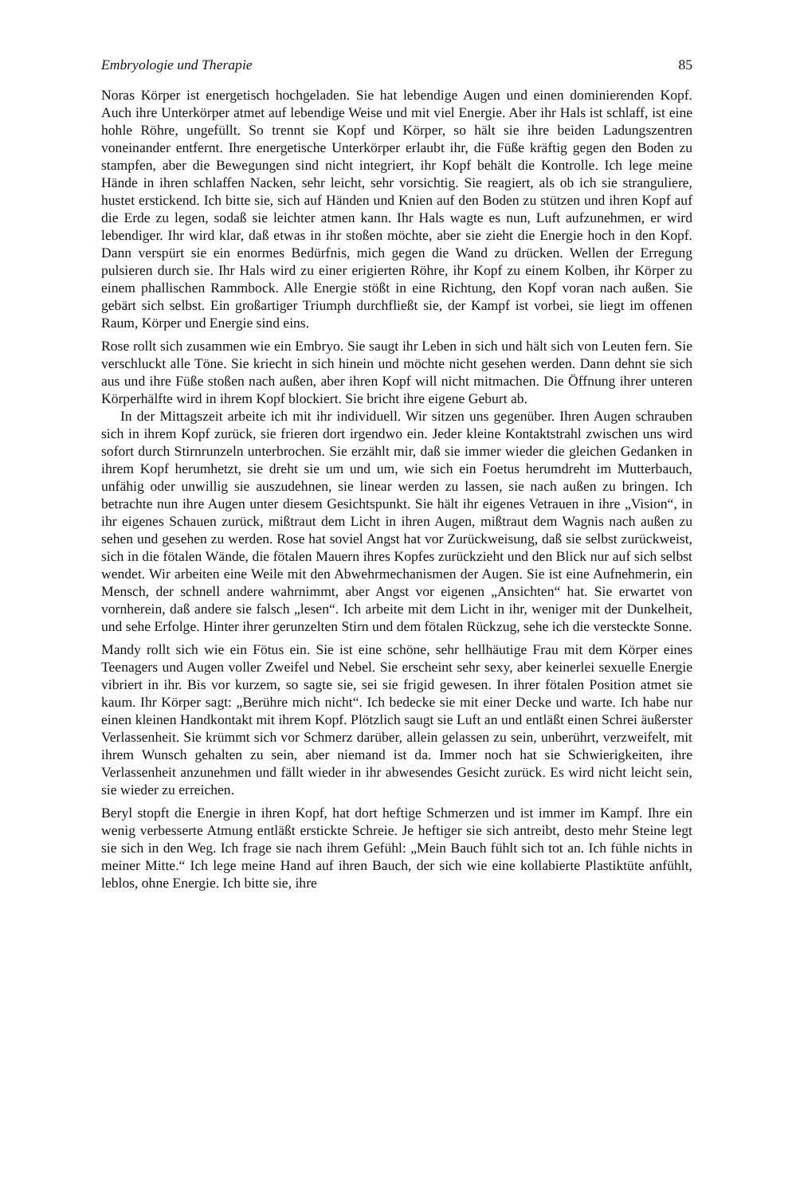Embryologie und Therapie 85
Noras Körper ist energetisch hochgeladen. Sie hat lebendige Augen und einen dominierenden Kopf. Auch ihre Unterkörper atmet auf lebendige Weise und mit viel Energie. Aber ihr Hals ist schlaff, ist eine hohle Röhre, ungefüllt. So trennt sie Kopf und Körper, so hält sie ihre beiden Ladungszentren voneinander entfernt. Ihre energetische Unterkörper erlaubt ihr, die Füße kräftig gegen den Boden zu stampfen, aber die Bewegungen sind nicht integriert, ihr Kopf behält die Kontrolle. Ich lege meine Hände in ihren schlaffen Nacken, sehr leicht, sehr vorsichtig. Sie reagiert, als ob ich sie stranguliere, hustet erstickend. Ich bitte sie, sich auf Händen und Knien auf den Boden zu stützen und ihren Kopf auf die Erde zu legen, sodaß sie leichter atmen kann. Ihr Hals wagte es nun, Luft aufzunehmen, er wird lebendiger. Ihr wird klar, daß etwas in ihr stoßen möchte, aber sie zieht die Energie hoch in den Kopf. Dann verspürt sie ein enormes Bedürfnis, mich gegen die Wand zu drücken. Wellen der Erregung pulsieren durch sie. Ihr Hals wird zu einer erigierten Röhre, ihr Kopf zu einem Kolben, ihr Körper zu einem phallischen Rammbock. Alle Energie stößt in eine Richtung, den Kopf voran nach außen. Sie gebärt sich selbst. Ein großartiger Triumph durchfließt sie, der Kampf ist vorbei, sie liegt im offenen Raum, Körper und Energie sind eins.
Rose rollt sich zusammen wie ein Embryo. Sie saugt ihr Leben in sich und hält sich von Leuten fern. Sie verschluckt alle Töne. Sie kriecht in sich hinein und möchte nicht gesehen werden. Dann dehnt sie sich aus und ihre Füße stoßen nach außen, aber ihren Kopf will nicht mitmachen. Die Öffnung ihrer unteren Körperhälfte wird in ihrem Kopf blockiert. Sie bricht ihre eigene Geburt ab.
In der Mittagszeit arbeite ich mit ihr individuell. Wir sitzen uns gegenüber. Ihren Augen schrauben sich in ihrem Kopf zurück, sie frieren dort irgendwo ein. Jeder kleine Kontaktstrahl zwischen uns wird sofort durch Stirnrunzeln unterbrochen. Sie erzählt mir, daß sie immer wieder die gleichen Gedanken in ihrem Kopf herumhetzt, sie dreht sie um und um, wie sich ein Foetus herumdreht im Mutterbauch, unfähig oder unwillig sie auszudehnen, sie linear werden zu lassen, sie nach außen zu bringen. Ich betrachte nun ihre Augen unter diesem Gesichtspunkt. Sie hält ihr eigenes Vetrauen in ihre „Vision“, in ihr eigenes Schauen zurück, mißtraut dem Licht in ihren Augen, mißtraut dem Wagnis nach außen zu sehen und gesehen zu werden. Rose hat soviel Angst hat vor Zurückweisung, daß sie selbst zurückweist, sich in die fötalen Wände, die fötalen Mauern ihres Kopfes zurückzieht und den Blick nur auf sich selbst wendet. Wir arbeiten eine Weile mit den Abwehrmechanismen der Augen. Sie ist eine Aufnehmerin, ein Mensch, der schnell andere wahrnimmt, aber Angst vor eigenen „Ansichten“ hat. Sie erwartet von vornherein, daß andere sie falsch „lesen“. Ich arbeite mit dem Licht in ihr, weniger mit der Dunkelheit, und sehe Erfolge. Hinter ihrer gerunzelten Stirn und dem fötalen Rückzug, sehe ich die versteckte Sonne.
Mandy rollt sich wie ein Fötus ein. Sie ist eine schöne, sehr hellhäutige Frau mit dem Körper eines Teenagers und Augen voller Zweifel und Nebel. Sie erscheint sehr sexy, aber keinerlei sexuelle Energie vibriert in ihr. Bis vor kurzem, so sagte sie, sei sie frigid gewesen. In ihrer fötalen Position atmet sie kaum. Ihr Körper sagt: „Berühre mich nicht“. Ich bedecke sie mit einer Decke und warte. Ich habe nur einen kleinen Handkontakt mit ihrem Kopf. Plötzlich saugt sie Luft an und entläßt einen Schrei äußerster Verlassenheit. Sie krümmt sich vor Schmerz darüber, allein gelassen zu sein, unberührt, verzweifelt, mit ihrem Wunsch gehalten zu sein, aber niemand ist da. Immer noch hat sie Schwierigkeiten, ihre Verlassenheit anzunehmen und fällt wieder in ihr abwesendes Gesicht zurück. Es wird nicht leicht sein, sie wieder zu erreichen.
Beryl stopft die Energie in ihren Kopf, hat dort heftige Schmerzen und ist immer im Kampf. Ihre ein wenig verbesserte Atmung entläßt erstickte Schreie. Je heftiger sie sich antreibt, desto mehr Steine legt sie sich in den Weg. Ich frage sie nach ihrem Gefühl: „Mein Bauch fühlt sich tot an. Ich fühle nichts in meiner Mitte.“ Ich lege meine Hand auf ihren Bauch, der sich wie eine kollabierte Plastiktüte anfühlt, leblos, ohne Energie. Ich bitte sie, ihre